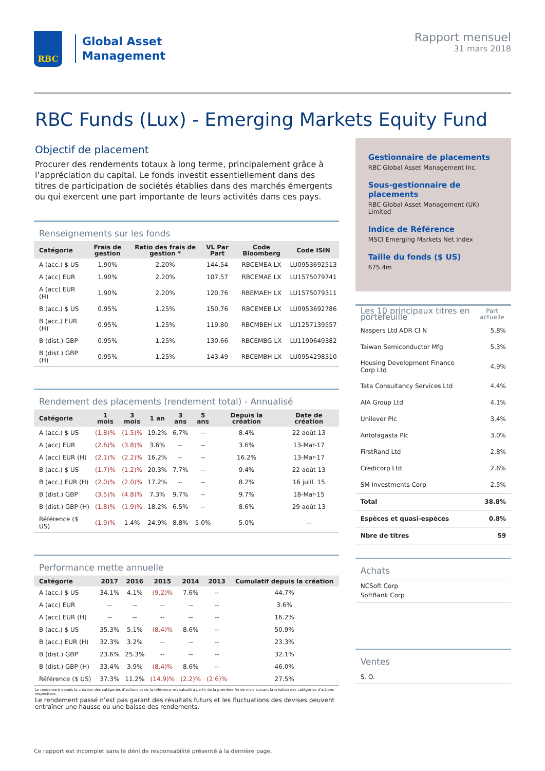RBC
Global Asset
Management
Rapport mensuel
31 mars 2018
RBC Funds (Lux) - Emerging Markets Equity Fund
Objectif de placement
Procurer des rendements totaux à long terme, principalement grâce à l’appréciation du capital. Le fonds investit essentiellement dans des titres de participation de sociétés établies dans des marchés émergents ou qui exercent une part importante de leurs activités dans ces pays.
Renseignements sur les fonds
| Catégorie | Frais de gestion | Ratio des frais de gestion * | VL Par Part | Code Bloomberg | Code ISIN |
| --- | --- | --- | --- | --- | --- |
| A (acc.) $ US | 1.90% | 2.20% | 144.54 | RBCEMEA LX | LU0953692513 |
| A (acc) EUR | 1.90% | 2.20% | 107.57 | RBCEMAE LX | LU1575079741 |
| A (acc) EUR (H) | 1.90% | 2.20% | 120.76 | RBEMAEH LX | LU1575079311 |
| B (acc.) $ US | 0.95% | 1.25% | 150.76 | RBCEMEB LX | LU0953692786 |
| B (acc.) EUR (H) | 0.95% | 1.25% | 119.80 | RBCMBEH LX | LU1257139557 |
| B (dist.) GBP | 0.95% | 1.25% | 130.66 | RBCEMBG LX | LU1199649382 |
| B (dist.) GBP (H) | 0.95% | 1.25% | 143.49 | RBCEMBH LX | LU0954298310 |
Rendement des placements (rendement total) - Annualisé
| Catégorie | 1 mois | 3 mois | 1 an | 3 ans | 5 ans | Depuis la création | Date de création |
| --- | --- | --- | --- | --- | --- | --- | --- |
| A (acc.) $ US | (1.8)% | (1.5)% | 19.2% | 6.7% | -- | 8.4% | 22 août 13 |
| A (acc) EUR | (2.6)% | (3.8)% | 3.6% | -- | -- | 3.6% | 13-Mar-17 |
| A (acc) EUR (H) | (2.1)% | (2.2)% | 16.2% | -- | -- | 16.2% | 13-Mar-17 |
| B (acc.) $ US | (1.7)% | (1.2)% | 20.3% | 7.7% | -- | 9.4% | 22 août 13 |
| B (acc.) EUR (H) | (2.0)% | (2.0)% | 17.2% | -- | -- | 8.2% | 16 juill. 15 |
| B (dist.) GBP | (3.5)% | (4.8)% | 7.3% | 9.7% | -- | 9.7% | 18-Mar-15 |
| B (dist.) GBP (H) | (1.8)% | (1.9)% | 18.2% | 6.5% | -- | 8.6% | 29 août 13 |
| Référence ($ US) | (1.9)% | 1.4% | 24.9% | 8.8% | 5.0% | 5.0% | -- |
Performance mette annuelle
| Catégorie | 2017 | 2016 | 2015 | 2014 | 2013 | Cumulatif depuis la création |
| --- | --- | --- | --- | --- | --- | --- |
| A (acc.) $ US | 34.1% | 4.1% | (9.2)% | 7.6% | -- | 44.7% |
| A (acc) EUR | -- | -- | -- | -- | -- | 3.6% |
| A (acc) EUR (H) | -- | -- | -- | -- | -- | 16.2% |
| B (acc.) $ US | 35.3% | 5.1% | (8.4)% | 8.6% | -- | 50.9% |
| B (acc.) EUR (H) | 32.3% | 3.2% | -- | -- | -- | 23.3% |
| B (dist.) GBP | 23.6% | 25.3% | -- | -- | -- | 32.1% |
| B (dist.) GBP (H) | 33.4% | 3.9% | (8.4)% | 8.6% | -- | 46.0% |
| Référence ($ US) | 37.3% | 11.2% | (14.9)% | (2.2)% | (2.6)% | 27.5% |
Le rendement depuis la création des catégories d’actions et de la référence est calculé à partir de la première fin de mois suivant la création des catégories d’actions respectives.
Le rendement passé n’est pas garant des résultats futurs et les fluctuations des devises peuvent entraîner une hausse ou une baisse des rendements.
Gestionnaire de placements
RBC Global Asset Management Inc.
Sous-gestionnaire de placements
RBC Global Asset Management (UK) Limited
Indice de Référence
MSCI Emerging Markets Net Index
Taille du fonds ($ US)
675.4m
| Les 10 principaux titres en portefeuille | Part actuelle |
| --- | --- |
| Naspers Ltd ADR Cl N | 5.8% |
| Taiwan Semiconductor Mfg | 5.3% |
| Housing Development Finance Corp Ltd | 4.9% |
| Tata Consultancy Services Ltd | 4.4% |
| AIA Group Ltd | 4.1% |
| Unilever Plc | 3.4% |
| Antofagasta Plc | 3.0% |
| FirstRand Ltd | 2.8% |
| Credicorp Ltd | 2.6% |
| SM Investments Corp | 2.5% |
| Total | 38.8% |
| Espèces et quasi-espèces | 0.8% |
| Nbre de titres | 59 |
Achats
NCSoft Corp
SoftBank Corp
Ventes
S. O.
Ce rapport est incomplet sans le déni de responsabilité présenté à la dernière page.